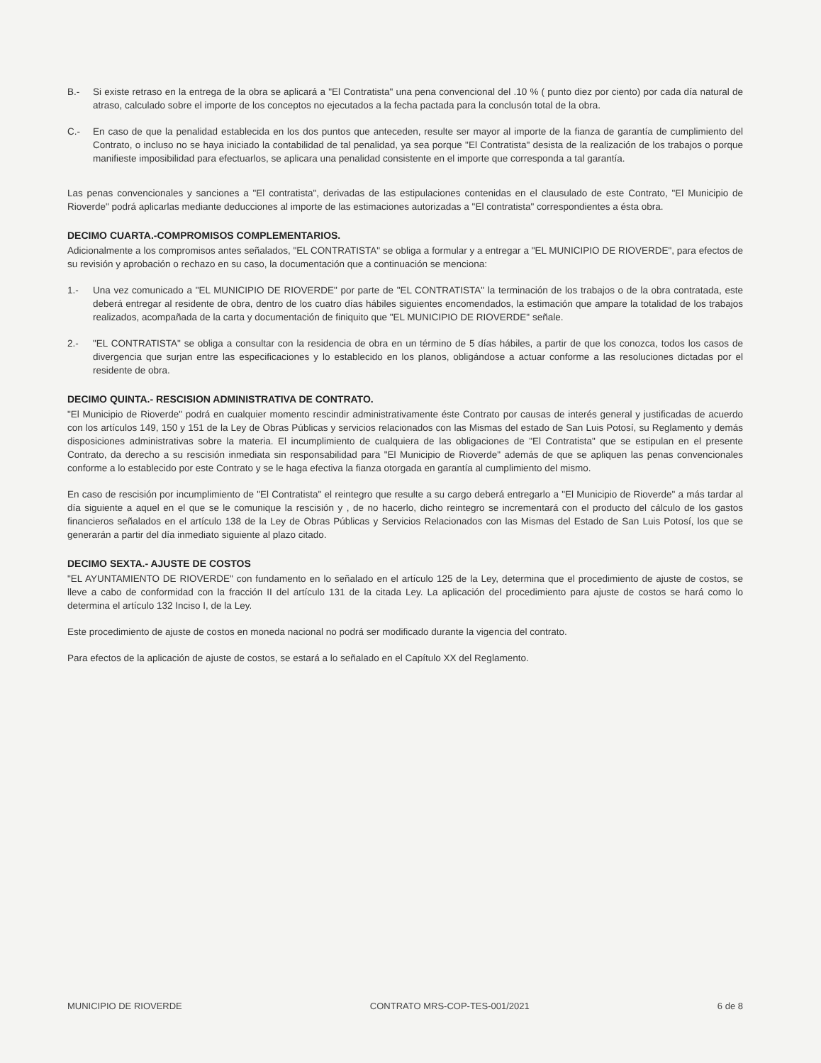B.- Si existe retraso en la entrega de la obra se aplicará a "El Contratista" una pena convencional del .10 % ( punto diez por ciento) por cada día natural de atraso, calculado sobre el importe de los conceptos no ejecutados a la fecha pactada para la conclusón total de la obra.
C.- En caso de que la penalidad establecida en los dos puntos que anteceden, resulte ser mayor al importe de la fianza de garantía de cumplimiento del Contrato, o incluso no se haya iniciado la contabilidad de tal penalidad, ya sea porque "El Contratista" desista de la realización de los trabajos o porque manifieste imposibilidad para efectuarlos, se aplicara una penalidad consistente en el importe que corresponda a tal garantía.
Las penas convencionales y sanciones a "El contratista", derivadas de las estipulaciones contenidas en el clausulado de este Contrato, "El Municipio de Rioverde" podrá aplicarlas mediante deducciones al importe de las estimaciones autorizadas a "El contratista" correspondientes a ésta obra.
DECIMO CUARTA.-COMPROMISOS COMPLEMENTARIOS.
Adicionalmente a los compromisos antes señalados, "EL CONTRATISTA" se obliga a formular y a entregar a "EL MUNICIPIO DE RIOVERDE", para efectos de su revisión y aprobación o rechazo en su caso, la documentación que a continuación se menciona:
1.- Una vez comunicado a "EL MUNICIPIO DE RIOVERDE" por parte de "EL CONTRATISTA" la terminación de los trabajos o de la obra contratada, este deberá entregar al residente de obra, dentro de los cuatro días hábiles siguientes encomendados, la estimación que ampare la totalidad de los trabajos realizados, acompañada de la carta y documentación de finiquito que "EL MUNICIPIO DE RIOVERDE" señale.
2.- "EL CONTRATISTA" se obliga a consultar con la residencia de obra en un término de 5 días hábiles, a partir de que los conozca, todos los casos de divergencia que surjan entre las especificaciones y lo establecido en los planos, obligándose a actuar conforme a las resoluciones dictadas por el residente de obra.
DECIMO QUINTA.- RESCISION ADMINISTRATIVA DE CONTRATO.
"El Municipio de Rioverde" podrá en cualquier momento rescindir administrativamente éste Contrato por causas de interés general y justificadas de acuerdo con los artículos 149, 150 y 151 de la Ley de Obras Públicas y servicios relacionados con las Mismas del estado de San Luis Potosí, su Reglamento y demás disposiciones administrativas sobre la materia. El incumplimiento de cualquiera de las obligaciones de "El Contratista" que se estipulan en el presente Contrato, da derecho a su rescisión inmediata sin responsabilidad para "El Municipio de Rioverde" además de que se apliquen las penas convencionales conforme a lo establecido por este Contrato y se le haga efectiva la fianza otorgada en garantía al cumplimiento del mismo.
En caso de rescisión por incumplimiento de "El Contratista" el reintegro que resulte a su cargo deberá entregarlo a "El Municipio de Rioverde" a más tardar al día siguiente a aquel en el que se le comunique la rescisión y , de no hacerlo, dicho reintegro se incrementará con el producto del cálculo de los gastos financieros señalados en el artículo 138 de la Ley de Obras Públicas y Servicios Relacionados con las Mismas del Estado de San Luis Potosí, los que se generarán a partir del día inmediato siguiente al plazo citado.
DECIMO SEXTA.- AJUSTE DE COSTOS
"EL AYUNTAMIENTO DE RIOVERDE" con fundamento en lo señalado en el artículo 125 de la Ley, determina que el procedimiento de ajuste de costos, se lleve a cabo de conformidad con la fracción II del artículo 131 de la citada Ley. La aplicación del procedimiento para ajuste de costos se hará como lo determina el artículo 132 Inciso I, de la Ley.
Este procedimiento de ajuste de costos en moneda nacional no podrá ser modificado durante la vigencia del contrato.
Para efectos de la aplicación de ajuste de costos, se estará a lo señalado en el Capítulo XX del Reglamento.
MUNICIPIO DE RIOVERDE CONTRATO MRS-COP-TES-001/2021 6 de 8